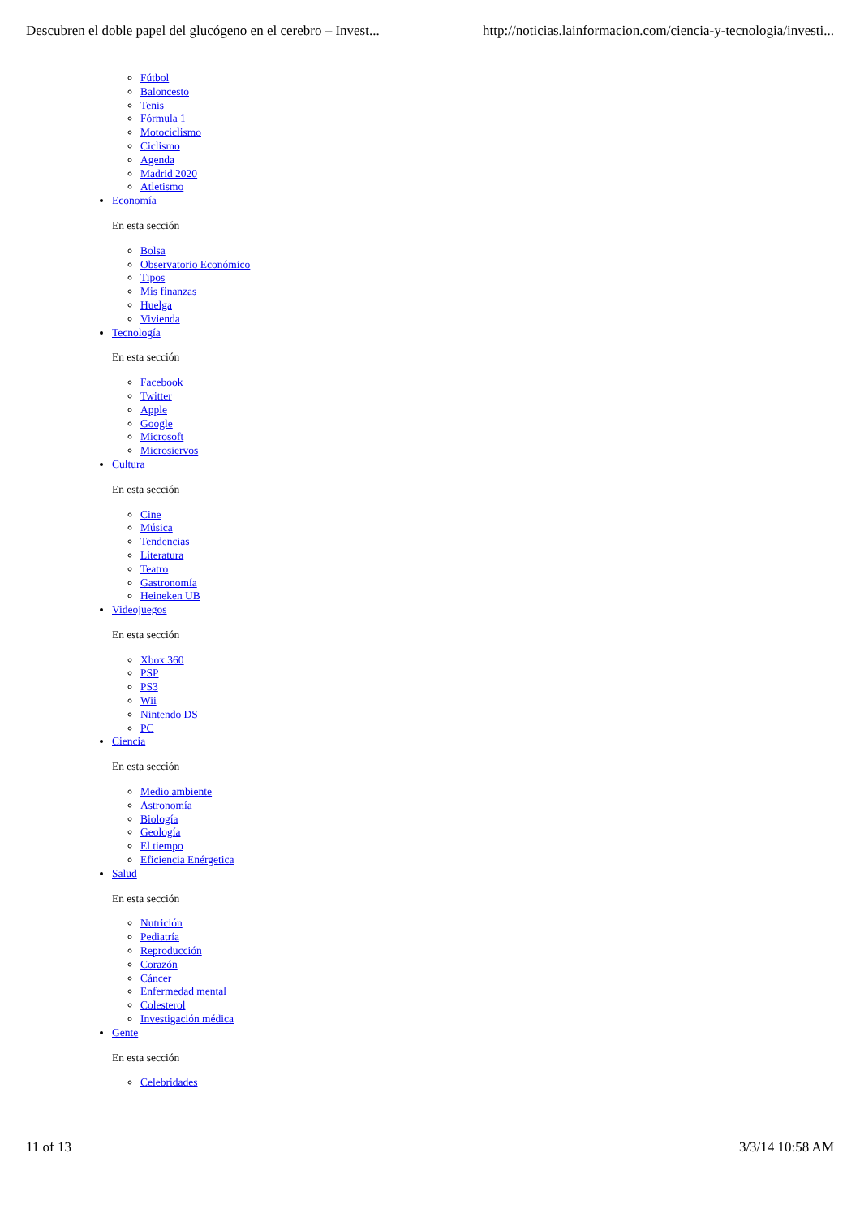Descubren el doble papel del glucógeno en el cerebro – Invest... http://noticias.lainformacion.com/ciencia-y-tecnologia/investi...
Fútbol
Baloncesto
Tenis
Fórmula 1
Motociclismo
Ciclismo
Agenda
Madrid 2020
Atletismo
Economía
En esta sección
Bolsa
Observatorio Económico
Tipos
Mis finanzas
Huelga
Vivienda
Tecnología
En esta sección
Facebook
Twitter
Apple
Google
Microsoft
Microsiervos
Cultura
En esta sección
Cine
Música
Tendencias
Literatura
Teatro
Gastronomía
Heineken UB
Videojuegos
En esta sección
Xbox 360
PSP
PS3
Wii
Nintendo DS
PC
Ciencia
En esta sección
Medio ambiente
Astronomía
Biología
Geología
El tiempo
Eficiencia Enérgetica
Salud
En esta sección
Nutrición
Pediatría
Reproducción
Corazón
Cáncer
Enfermedad mental
Colesterol
Investigación médica
Gente
En esta sección
Celebridades
11 of 13 3/3/14 10:58 AM